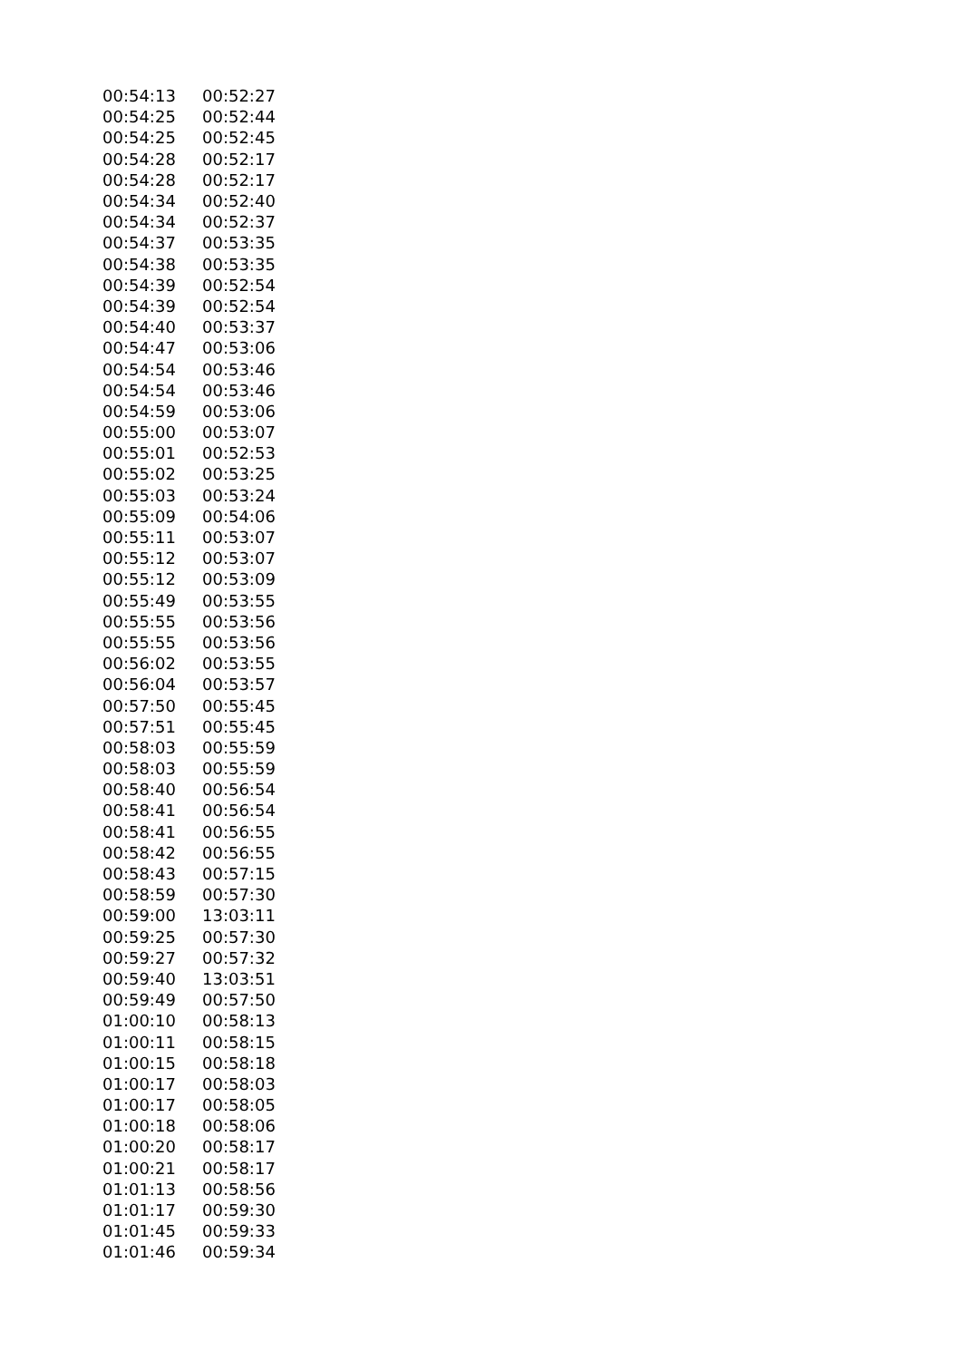| 00:54:13 | 00:52:27 |
| 00:54:25 | 00:52:44 |
| 00:54:25 | 00:52:45 |
| 00:54:28 | 00:52:17 |
| 00:54:28 | 00:52:17 |
| 00:54:34 | 00:52:40 |
| 00:54:34 | 00:52:37 |
| 00:54:37 | 00:53:35 |
| 00:54:38 | 00:53:35 |
| 00:54:39 | 00:52:54 |
| 00:54:39 | 00:52:54 |
| 00:54:40 | 00:53:37 |
| 00:54:47 | 00:53:06 |
| 00:54:54 | 00:53:46 |
| 00:54:54 | 00:53:46 |
| 00:54:59 | 00:53:06 |
| 00:55:00 | 00:53:07 |
| 00:55:01 | 00:52:53 |
| 00:55:02 | 00:53:25 |
| 00:55:03 | 00:53:24 |
| 00:55:09 | 00:54:06 |
| 00:55:11 | 00:53:07 |
| 00:55:12 | 00:53:07 |
| 00:55:12 | 00:53:09 |
| 00:55:49 | 00:53:55 |
| 00:55:55 | 00:53:56 |
| 00:55:55 | 00:53:56 |
| 00:56:02 | 00:53:55 |
| 00:56:04 | 00:53:57 |
| 00:57:50 | 00:55:45 |
| 00:57:51 | 00:55:45 |
| 00:58:03 | 00:55:59 |
| 00:58:03 | 00:55:59 |
| 00:58:40 | 00:56:54 |
| 00:58:41 | 00:56:54 |
| 00:58:41 | 00:56:55 |
| 00:58:42 | 00:56:55 |
| 00:58:43 | 00:57:15 |
| 00:58:59 | 00:57:30 |
| 00:59:00 | 13:03:11 |
| 00:59:25 | 00:57:30 |
| 00:59:27 | 00:57:32 |
| 00:59:40 | 13:03:51 |
| 00:59:49 | 00:57:50 |
| 01:00:10 | 00:58:13 |
| 01:00:11 | 00:58:15 |
| 01:00:15 | 00:58:18 |
| 01:00:17 | 00:58:03 |
| 01:00:17 | 00:58:05 |
| 01:00:18 | 00:58:06 |
| 01:00:20 | 00:58:17 |
| 01:00:21 | 00:58:17 |
| 01:01:13 | 00:58:56 |
| 01:01:17 | 00:59:30 |
| 01:01:45 | 00:59:33 |
| 01:01:46 | 00:59:34 |